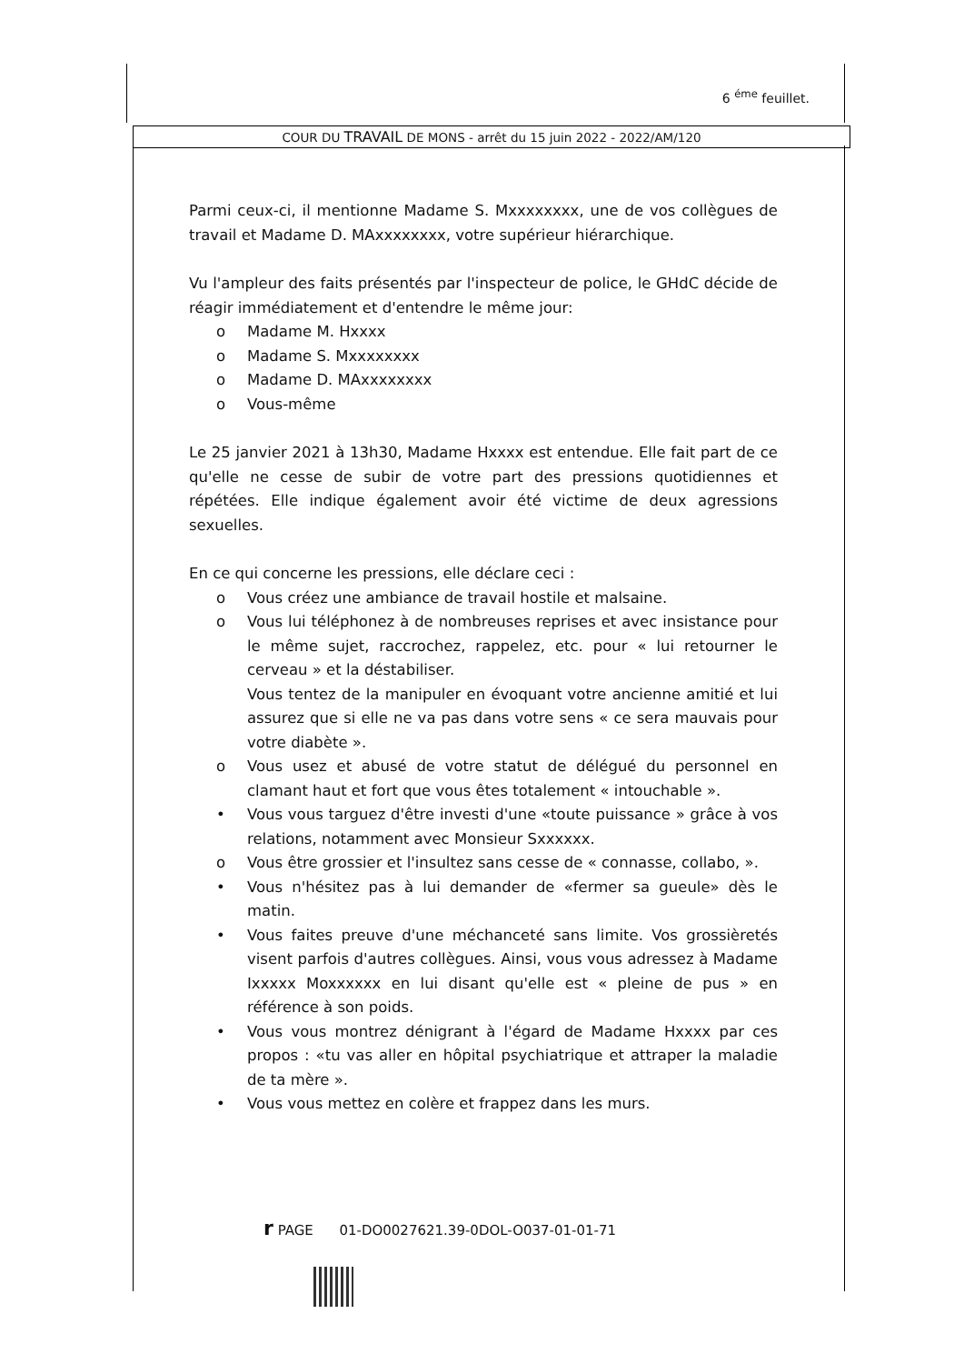6 <sup>éme</sup> feuillet.
COUR DU TRAVAIL DE MONS - arrêt du 15 juin 2022 - 2022/AM/120
Parmi ceux-ci, il mentionne Madame S. Mxxxxxxxx, une de vos collègues de travail et Madame D. MAxxxxxxxx, votre supérieur hiérarchique.
Vu l'ampleur des faits présentés par l'inspecteur de police, le GHdC décide de réagir immédiatement et d'entendre le même jour:
o Madame M. Hxxxx
o Madame S. Mxxxxxxxx
o Madame D. MAxxxxxxxx
o Vous-même
Le 25 janvier 2021 à 13h30, Madame Hxxxx est entendue. Elle fait part de ce qu'elle ne cesse de subir de votre part des pressions quotidiennes et répétées. Elle indique également avoir été victime de deux agressions sexuelles.
En ce qui concerne les pressions, elle déclare ceci :
o Vous créez une ambiance de travail hostile et malsaine.
o Vous lui téléphonez à de nombreuses reprises et avec insistance pour le même sujet, raccrochez, rappelez, etc. pour « lui retourner le cerveau » et la déstabiliser.
Vous tentez de la manipuler en évoquant votre ancienne amitié et lui assurez que si elle ne va pas dans votre sens « ce sera mauvais pour votre diabète ».
o Vous usez et abusé de votre statut de délégué du personnel en clamant haut et fort que vous êtes totalement « intouchable ».
• Vous vous targuez d'être investi d'une «toute puissance » grâce à vos relations, notamment avec Monsieur Sxxxxxx.
o Vous être grossier et l'insultez sans cesse de « connasse, collabo, ».
• Vous n'hésitez pas à lui demander de «fermer sa gueule» dès le matin.
• Vous faites preuve d'une méchanceté sans limite. Vos grossièretés visent parfois d'autres collègues. Ainsi, vous vous adressez à Madame Ixxxxx Moxxxxxx en lui disant qu'elle est « pleine de pus » en référence à son poids.
• Vous vous montrez dénigrant à l'égard de Madame Hxxxx par ces propos : «tu vas aller en hôpital psychiatrique et attraper la maladie de ta mère ».
• Vous vous mettez en colère et frappez dans les murs.
r PAGE 01-DO0027621.39-0DOL-O037-01-01-71